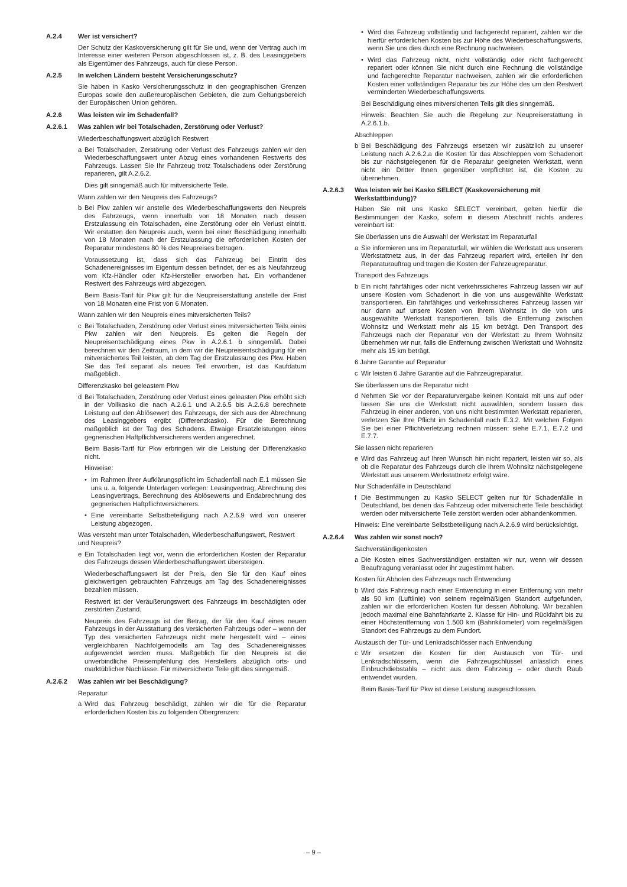A.2.4 Wer ist versichert?
Der Schutz der Kaskoversicherung gilt für Sie und, wenn der Vertrag auch im Interesse einer weiteren Person abgeschlossen ist, z. B. des Leasinggebers als Eigentümer des Fahrzeugs, auch für diese Person.
A.2.5 In welchen Ländern besteht Versicherungsschutz?
Sie haben in Kasko Versicherungsschutz in den geographischen Grenzen Europas sowie den außereuropäischen Gebieten, die zum Geltungsbereich der Europäischen Union gehören.
A.2.6 Was leisten wir im Schadenfall?
A.2.6.1 Was zahlen wir bei Totalschaden, Zerstörung oder Verlust?
Wiederbeschaffungswert abzüglich Restwert
a Bei Totalschaden, Zerstörung oder Verlust des Fahrzeugs zahlen wir den Wiederbeschaffungswert unter Abzug eines vorhandenen Restwerts des Fahrzeugs. Lassen Sie Ihr Fahrzeug trotz Totalschadens oder Zerstörung reparieren, gilt A.2.6.2.
Dies gilt sinngemäß auch für mitversicherte Teile.
Wann zahlen wir den Neupreis des Fahrzeugs?
b Bei Pkw zahlen wir anstelle des Wiederbeschaffungswerts den Neupreis des Fahrzeugs, wenn innerhalb von 18 Monaten nach dessen Erstzulassung ein Totalschaden, eine Zerstörung oder ein Verlust eintritt. Wir erstatten den Neupreis auch, wenn bei einer Beschädigung innerhalb von 18 Monaten nach der Erstzulassung die erforderlichen Kosten der Reparatur mindestens 80 % des Neupreises betragen.
Voraussetzung ist, dass sich das Fahrzeug bei Eintritt des Schadenereignisses im Eigentum dessen befindet, der es als Neufahrzeug vom Kfz-Händler oder Kfz-Hersteller erworben hat. Ein vorhandener Restwert des Fahrzeugs wird abgezogen.
Beim Basis-Tarif für Pkw gilt für die Neupreiserstattung anstelle der Frist von 18 Monaten eine Frist von 6 Monaten.
Wann zahlen wir den Neupreis eines mitversicherten Teils?
c Bei Totalschaden, Zerstörung oder Verlust eines mitversicherten Teils eines Pkw zahlen wir den Neupreis. Es gelten die Regeln der Neupreisentschädigung eines Pkw in A.2.6.1 b sinngemäß. Dabei berechnen wir den Zeitraum, in dem wir die Neupreisentschädigung für ein mitversichertes Teil leisten, ab dem Tag der Erstzulassung des Pkw. Haben Sie das Teil separat als neues Teil erworben, ist das Kaufdatum maßgeblich.
Differenzkasko bei geleastem Pkw
d Bei Totalschaden, Zerstörung oder Verlust eines geleasten Pkw erhöht sich in der Vollkasko die nach A.2.6.1 und A.2.6.5 bis A.2.6.8 berechnete Leistung auf den Ablösewert des Fahrzeugs, der sich aus der Abrechnung des Leasinggebers ergibt (Differenzkasko). Für die Berechnung maßgeblich ist der Tag des Schadens. Etwaige Ersatzleistungen eines gegnerischen Haftpflichtversicherers werden angerechnet.
Beim Basis-Tarif für Pkw erbringen wir die Leistung der Differenzkasko nicht.
Hinweise:
• Im Rahmen Ihrer Aufklärungspflicht im Schadenfall nach E.1 müssen Sie uns u. a. folgende Unterlagen vorlegen: Leasingvertrag, Abrechnung des Leasingvertrags, Berechnung des Ablösewerts und Endabrechnung des gegnerischen Haftpflichtversicherers.
• Eine vereinbarte Selbstbeteiligung nach A.2.6.9 wird von unserer Leistung abgezogen.
Was versteht man unter Totalschaden, Wiederbeschaffungswert, Restwert und Neupreis?
e Ein Totalschaden liegt vor, wenn die erforderlichen Kosten der Reparatur des Fahrzeugs dessen Wiederbeschaffungswert übersteigen.
Wiederbeschaffungswert ist der Preis, den Sie für den Kauf eines gleichwertigen gebrauchten Fahrzeugs am Tag des Schadenereignisses bezahlen müssen.
Restwert ist der Veräußerungswert des Fahrzeugs im beschädigten oder zerstörten Zustand.
Neupreis des Fahrzeugs ist der Betrag, der für den Kauf eines neuen Fahrzeugs in der Ausstattung des versicherten Fahrzeugs oder – wenn der Typ des versicherten Fahrzeugs nicht mehr hergestellt wird – eines vergleichbaren Nachfolgemodells am Tag des Schadenereignisses aufgewendet werden muss. Maßgeblich für den Neupreis ist die unverbindliche Preisempfehlung des Herstellers abzüglich orts- und marktüblicher Nachlässe. Für mitversicherte Teile gilt dies sinngemäß.
A.2.6.2 Was zahlen wir bei Beschädigung?
Reparatur
a Wird das Fahrzeug beschädigt, zahlen wir die für die Reparatur erforderlichen Kosten bis zu folgenden Obergrenzen:
• Wird das Fahrzeug vollständig und fachgerecht repariert, zahlen wir die hierfür erforderlichen Kosten bis zur Höhe des Wiederbeschaffungswerts, wenn Sie uns dies durch eine Rechnung nachweisen.
• Wird das Fahrzeug nicht, nicht vollständig oder nicht fachgerecht repariert oder können Sie nicht durch eine Rechnung die vollständige und fachgerechte Reparatur nachweisen, zahlen wir die erforderlichen Kosten einer vollständigen Reparatur bis zur Höhe des um den Restwert verminderten Wiederbeschaffungswerts.
Bei Beschädigung eines mitversicherten Teils gilt dies sinngemäß.
Hinweis: Beachten Sie auch die Regelung zur Neupreiserstattung in A.2.6.1.b.
Abschleppen
b Bei Beschädigung des Fahrzeugs ersetzen wir zusätzlich zu unserer Leistung nach A.2.6.2.a die Kosten für das Abschleppen vom Schadenort bis zur nächstgelegenen für die Reparatur geeigneten Werkstatt, wenn nicht ein Dritter Ihnen gegenüber verpflichtet ist, die Kosten zu übernehmen.
A.2.6.3 Was leisten wir bei Kasko SELECT (Kaskoversicherung mit Werkstattbindung)?
Haben Sie mit uns Kasko SELECT vereinbart, gelten hierfür die Bestimmungen der Kasko, sofern in diesem Abschnitt nichts anderes vereinbart ist:
Sie überlassen uns die Auswahl der Werkstatt im Reparaturfall
a Sie informieren uns im Reparaturfall, wir wählen die Werkstatt aus unserem Werkstattnetz aus, in der das Fahrzeug repariert wird, erteilen ihr den Reparaturauftrag und tragen die Kosten der Fahrzeugreparatur.
Transport des Fahrzeugs
b Ein nicht fahrfähiges oder nicht verkehrssicheres Fahrzeug lassen wir auf unsere Kosten vom Schadenort in die von uns ausgewählte Werkstatt transportieren. Ein fahrfähiges und verkehrssicheres Fahrzeug lassen wir nur dann auf unsere Kosten von Ihrem Wohnsitz in die von uns ausgewählte Werkstatt transportieren, falls die Entfernung zwischen Wohnsitz und Werkstatt mehr als 15 km beträgt. Den Transport des Fahrzeugs nach der Reparatur von der Werkstatt zu Ihrem Wohnsitz übernehmen wir nur, falls die Entfernung zwischen Werkstatt und Wohnsitz mehr als 15 km beträgt.
6 Jahre Garantie auf Reparatur
c Wir leisten 6 Jahre Garantie auf die Fahrzeugreparatur.
Sie überlassen uns die Reparatur nicht
d Nehmen Sie vor der Reparaturvergabe keinen Kontakt mit uns auf oder lassen Sie uns die Werkstatt nicht auswählen, sondern lassen das Fahrzeug in einer anderen, von uns nicht bestimmten Werkstatt reparieren, verletzen Sie Ihre Pflicht im Schadenfall nach E.3.2. Mit welchen Folgen Sie bei einer Pflichtverletzung rechnen müssen: siehe E.7.1, E.7.2 und E.7.7.
Sie lassen nicht reparieren
e Wird das Fahrzeug auf Ihren Wunsch hin nicht repariert, leisten wir so, als ob die Reparatur des Fahrzeugs durch die Ihrem Wohnsitz nächstgelegene Werkstatt aus unserem Werkstattnetz erfolgt wäre.
Nur Schadenfälle in Deutschland
f Die Bestimmungen zu Kasko SELECT gelten nur für Schadenfälle in Deutschland, bei denen das Fahrzeug oder mitversicherte Teile beschädigt werden oder mitversicherte Teile zerstört werden oder abhandenkommen.
Hinweis: Eine vereinbarte Selbstbeteiligung nach A.2.6.9 wird berücksichtigt.
A.2.6.4 Was zahlen wir sonst noch?
Sachverständigenkosten
a Die Kosten eines Sachverständigen erstatten wir nur, wenn wir dessen Beauftragung veranlasst oder ihr zugestimmt haben.
Kosten für Abholen des Fahrzeugs nach Entwendung
b Wird das Fahrzeug nach einer Entwendung in einer Entfernung von mehr als 50 km (Luftlinie) von seinem regelmäßigen Standort aufgefunden, zahlen wir die erforderlichen Kosten für dessen Abholung. Wir bezahlen jedoch maximal eine Bahnfahrkarte 2. Klasse für Hin- und Rückfahrt bis zu einer Höchstentfernung von 1.500 km (Bahnkilometer) vom regelmäßigen Standort des Fahrzeugs zu dem Fundort.
Austausch der Tür- und Lenkradschlösser nach Entwendung
c Wir ersetzen die Kosten für den Austausch von Tür- und Lenkradschlössern, wenn die Fahrzeugschlüssel anlässlich eines Einbruchdiebstahls – nicht aus dem Fahrzeug – oder durch Raub entwendet wurden.
Beim Basis-Tarif für Pkw ist diese Leistung ausgeschlossen.
– 9 –